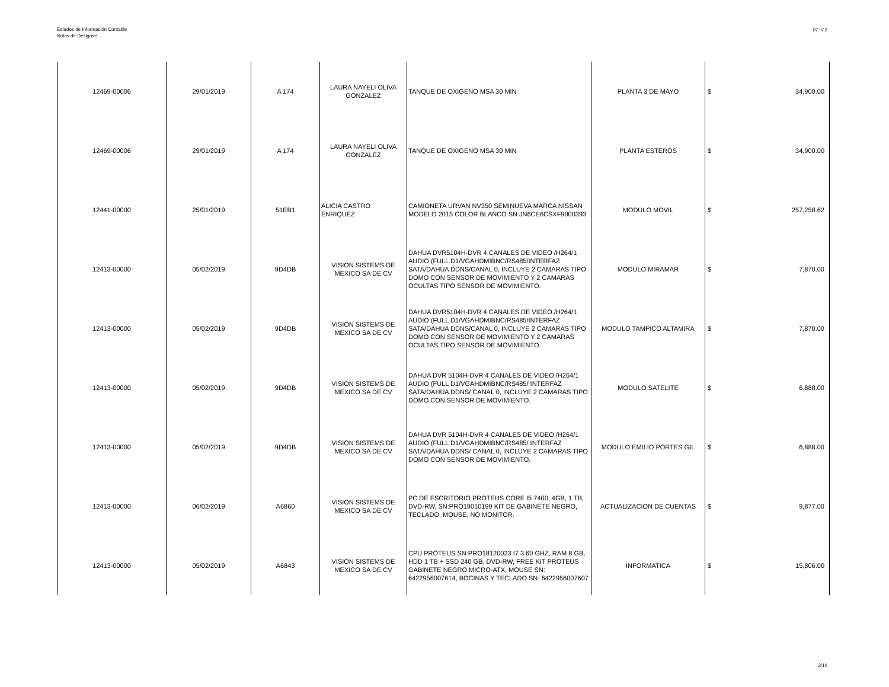Estados de Información Contable
Notas de Deslgose
07.IV.2
| 12469-00006 | 29/01/2019 | A 174 | LAURA NAYELI OLIVA GONZALEZ | TANQUE DE OXIGENO MSA 30 MIN | PLANTA 3 DE MAYO | $ | 34,900.00 |
| 12469-00006 | 29/01/2019 | A 174 | LAURA NAYELI OLIVA GONZALEZ | TANQUE DE OXIGENO MSA 30 MIN | PLANTA ESTEROS | $ | 34,900.00 |
| 12441-00000 | 25/01/2019 | 51EB1 | ALICIA CASTRO ENRIQUEZ | CAMIONETA URVAN NV350 SEMINUEVA MARCA NISSAN MODELO 2015 COLOR BLANCO SN:JN6CE6CSXF9000393 | MODULO MOVIL | $ | 257,258.62 |
| 12413-00000 | 05/02/2019 | 9D4DB | VISION SISTEMS DE MEXICO SA DE CV | DAHUA DVR5104H-DVR 4 CANALES DE VIDEO /H264/1 AUDIO (FULL D1/VGAHDMIBNC/RS485/INTERFAZ SATA/DAHUA DDNS/CANAL 0, INCLUYE 2 CAMARAS TIPO DOMO CON SENSOR DE MOVIMIENTO Y 2 CAMARAS OCULTAS TIPO SENSOR DE MOVIMIENTO. | MODULO MIRAMAR | $ | 7,870.00 |
| 12413-00000 | 05/02/2019 | 9D4DB | VISION SISTEMS DE MEXICO SA DE CV | DAHUA DVR5104H-DVR 4 CANALES DE VIDEO /H264/1 AUDIO (FULL D1/VGAHDMIBNC/RS485/INTERFAZ SATA/DAHUA DDNS/CANAL 0, INCLUYE 2 CAMARAS TIPO DOMO CON SENSOR DE MOVIMIENTO Y 2 CAMARAS OCULTAS TIPO SENSOR DE MOVIMIENTO. | MODULO TAMPICO ALTAMIRA | $ | 7,870.00 |
| 12413-00000 | 05/02/2019 | 9D4DB | VISION SISTEMS DE MEXICO SA DE CV | DAHUA DVR 5104H-DVR 4 CANALES DE VIDEO /H264/1 AUDIO (FULL D1/VGAHDMIBNC/RS485/ INTERFAZ SATA/DAHUA DDNS/ CANAL 0, INCLUYE 2 CAMARAS TIPO DOMO CON SENSOR DE MOVIMIENTO. | MODULO SATELITE | $ | 6,888.00 |
| 12413-00000 | 05/02/2019 | 9D4DB | VISION SISTEMS DE MEXICO SA DE CV | DAHUA DVR 5104H-DVR 4 CANALES DE VIDEO /H264/1 AUDIO (FULL D1/VGAHDMIBNC/RS485/ INTERFAZ SATA/DAHUA DDNS/ CANAL 0, INCLUYE 2 CAMARAS TIPO DOMO CON SENSOR DE MOVIMIENTO. | MODULO EMILIO PORTES GIL | $ | 6,888.00 |
| 12413-00000 | 06/02/2019 | A6860 | VISION SISTEMS DE MEXICO SA DE CV | PC DE ESCRITORIO PROTEUS CORE I5 7400, 4GB, 1 TB, DVD-RW, SN:PRO19010199 KIT DE GABINETE NEGRO, TECLADO, MOUSE, NO MONITOR. | ACTUALIZACION DE CUENTAS | $ | 9,877.00 |
| 12413-00000 | 05/02/2019 | A6843 | VISION SISTEMS DE MEXICO SA DE CV | CPU PROTEUS SN:PRO18120023 I7 3.60 GHZ, RAM 8 GB, HDD 1 TB + SSD 240 GB, DVD-RW, FREE KIT PROTEUS GABINETE NEGRO MICRO-ATX, MOUSE SN: 6422956007614, BOCINAS Y TECLADO SN: 6422956007607 | INFORMATICA | $ | 15,806.00 |
2/10